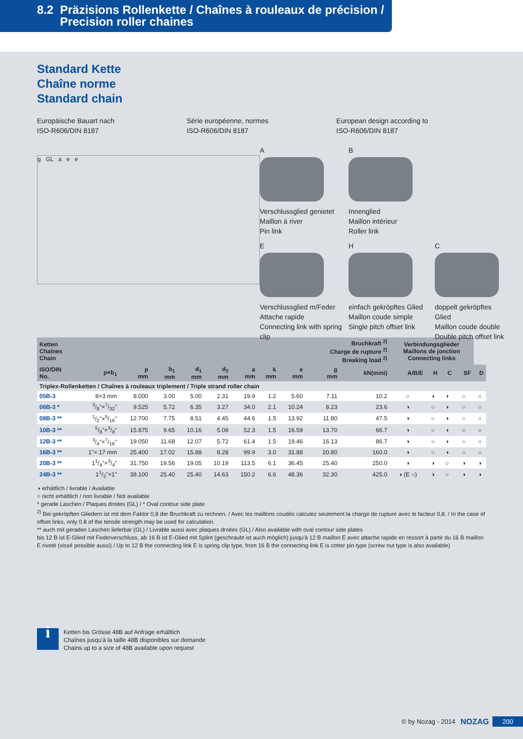8.2 Präzisions Rollenkette / Chaînes à rouleaux de précision /
Precision roller chaines
Standard Kette
Chaîne norme
Standard chain
Europäische Bauart nach
ISO-R606/DIN 8187
Série européenne, normes
ISO-R606/DIN 8187
European design according to
ISO-R606/DIN 8187
g GL a e e
A
Verschlussglied genietet
Maillon à river
Pin link
B
Innenglied
Maillon intérieur
Roller link
E
Verschlussglied m/Feder
Attache rapide
Connecting link with spring clip
H
einfach gekröpftes Glied
Maillon coude simple
Single pitch offset link
C
doppelt gekröpftes Glied
Maillon coude double
Double pitch offset link
| Ketten Chaînes Chain | | | | | | | | | Bruchkraft <sup>2)</sup> Charge de rupture <sup>2)</sup> Breaking load <sup>2)</sup> | | Verbindungsglieder Maillons de jonction Connecting links | | | | |
| --- | --- | --- | --- | --- | --- | --- | --- | --- | --- | --- | --- | --- | --- | --- | --- |
| ISO/DIN No. | p×b<sub>1</sub> | p mm | b<sub>1</sub> mm | d<sub>1</sub> mm | d<sub>2</sub> mm | a mm | k mm | e mm | g mm | kN(mini) | A/B/E | H | C | SF | D |
| Triplex-Rollenketten / Chaînes à rouleaux triplement / Triple strand roller chain | | | | | | | | | | | | | | | |
| 05B-3 | 8×3 mm | 8.000 | 3.00 | 5.00 | 2.31 | 19.9 | 1.2 | 5.60 | 7.11 | 10.2 | ○ | ◑ | ◑ | ○ | ○ |
| 06B-3 * | 3/8"×7/32" | 9.525 | 5.72 | 6.35 | 3.27 | 34.0 | 2.1 | 10.24 | 8.23 | 23.6 | ◑ | ○ | ◑ | ○ | ○ |
| 08B-3 ** | 1/2"×5/16" | 12.700 | 7.75 | 8.51 | 4.45 | 44.6 | 1.5 | 13.92 | 11.80 | 47.5 | ◑ | ○ | ◑ | ○ | ○ |
| 10B-3 ** | 5/8"×3/8" | 15.875 | 9.65 | 10.16 | 5.08 | 52.3 | 1.5 | 16.59 | 13.70 | 66.7 | ◑ | ○ | ◑ | ○ | ○ |
| 12B-3 ** | 3/4"×7/16" | 19.050 | 11.68 | 12.07 | 5.72 | 61.4 | 1.5 | 19.46 | 16.13 | 86.7 | ◑ | ○ | ◑ | ○ | ○ |
| 16B-3 ** | 1"× 17 mm | 25.400 | 17.02 | 15.88 | 8.28 | 99.9 | 3.0 | 31.88 | 20.80 | 160.0 | ◑ | ○ | ◑ | ○ | ○ |
| 20B-3 ** | 11/4"×3/4" | 31.750 | 19.56 | 19.05 | 10.19 | 113.5 | 6.1 | 36.45 | 25.40 | 250.0 | ◑ | ◑ | ○ | ◑ | ◑ |
| 24B-3 ** | 11/2"×1" | 38.100 | 25.40 | 25.40 | 14.63 | 150.2 | 6.6 | 48.36 | 32.30 | 425.0 | ◑ (E ○) | ◑ | ○ | ◑ | ◑ |
◑ erhältlich / livrable / Available
○ nicht erhältlich / non livrable / Not available
* gerade Laschen / Plaques droites (GL) / * Oval contour side plate
<sup>2)</sup> Bei gekröpften Gliedern ist mit dem Faktor 0,8 der Bruchkraft zu rechnen. / Avec les maillons coudés calculez seulement la charge de rupture avec le facteur 0,8. / In the case of offset links, only 0.8 of the tensile strength may be used for calculation.
** auch mit geraden Laschen lieferbar (GL) / Livrable aussi avec plaques droites (GL) / Also available with oval contour side plates
bis 12 B ist E-Glied mit Federverschluss, ab 16 B ist E-Glied mit Splint (geschraubt ist auch möglich) jusqu'à 12 B maillon E avec attache rapide en ressort à partir du 16 B maillon E riveté (vissé possible aussi) / Up to 12 B the connecting link E is spring clip type, from 16 B the connecting link E is cotter pin type (screw nut type is also available)
i
Ketten bis Grösse 48B auf Anfrage erhältlich
Chaînes jusqu'à la taille 48B disponibles sur demande
Chains up to a size of 48B available upon request
© by Nozag - 2014 NOZAG 200